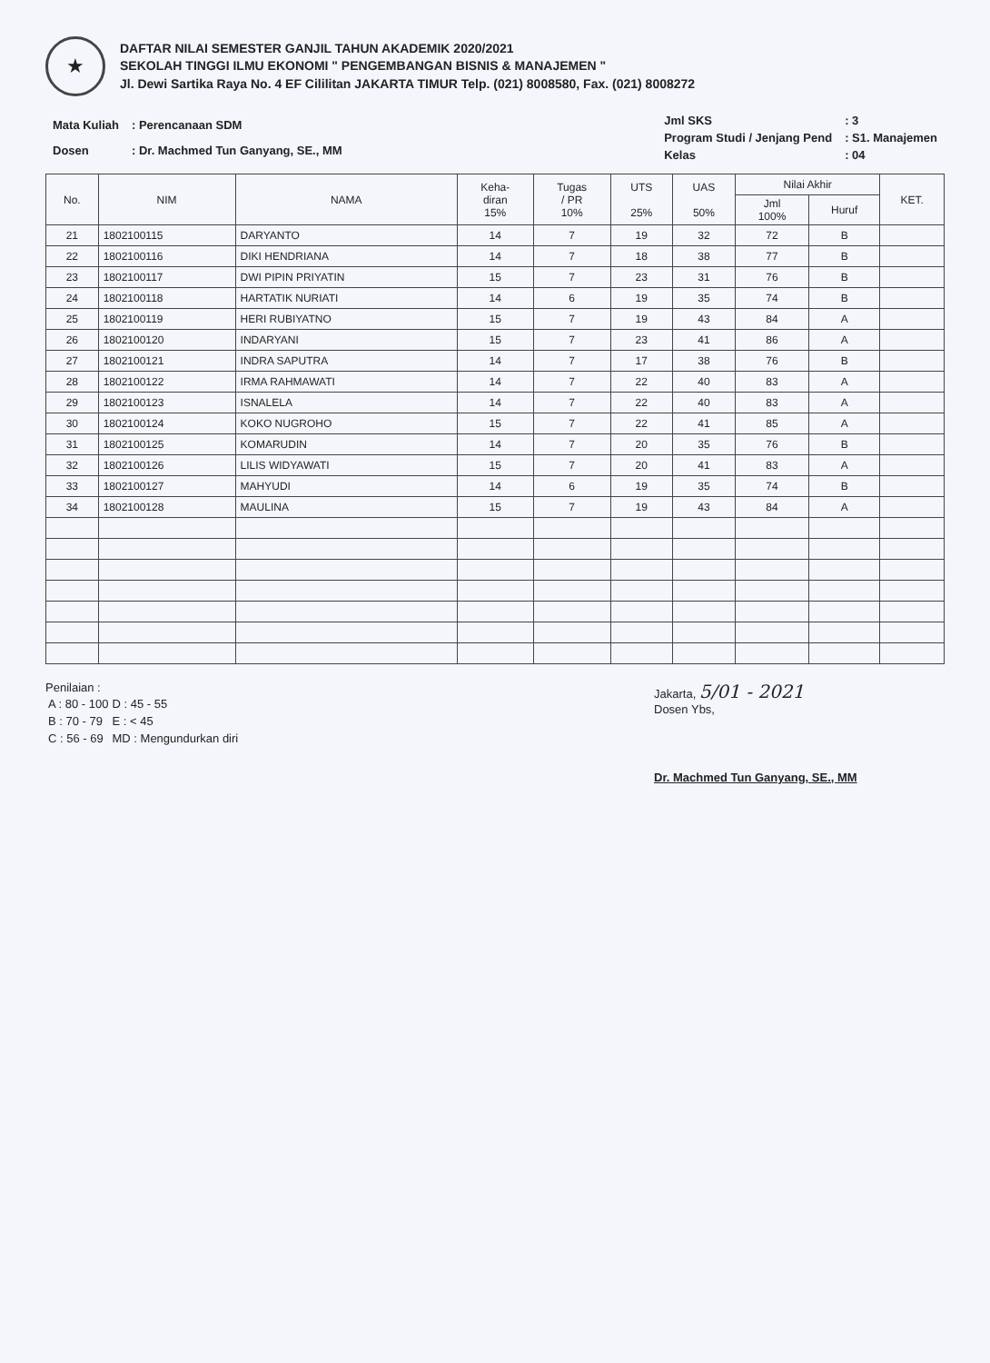★
DAFTAR NILAI SEMESTER GANJIL TAHUN AKADEMIK 2020/2021
SEKOLAH TINGGI ILMU EKONOMI " PENGEMBANGAN BISNIS & MANAJEMEN "
Jl. Dewi Sartika Raya No. 4 EF Cililitan JAKARTA TIMUR Telp. (021) 8008580, Fax. (021) 8008272
| Mata Kuliah | : Perencanaan SDM |
| Dosen | : Dr. Machmed Tun Ganyang, SE., MM |
| Jml SKS | : 3 |
| Program Studi / Jenjang Pend | : S1. Manajemen |
| Kelas | : 04 |
| No. | NIM | NAMA | Keha- diran 15% | Tugas / PR 10% | UTS 25% | UAS 50% | Nilai Akhir | | KET. |
| --- | --- | --- | --- | --- | --- | --- | --- | --- | --- |
| | | | | | | | Jml 100% | Huruf | |
| 21 | 1802100115 | DARYANTO | 14 | 7 | 19 | 32 | 72 | B | |
| 22 | 1802100116 | DIKI HENDRIANA | 14 | 7 | 18 | 38 | 77 | B | |
| 23 | 1802100117 | DWI PIPIN PRIYATIN | 15 | 7 | 23 | 31 | 76 | B | |
| 24 | 1802100118 | HARTATIK NURIATI | 14 | 6 | 19 | 35 | 74 | B | |
| 25 | 1802100119 | HERI RUBIYATNO | 15 | 7 | 19 | 43 | 84 | A | |
| 26 | 1802100120 | INDARYANI | 15 | 7 | 23 | 41 | 86 | A | |
| 27 | 1802100121 | INDRA SAPUTRA | 14 | 7 | 17 | 38 | 76 | B | |
| 28 | 1802100122 | IRMA RAHMAWATI | 14 | 7 | 22 | 40 | 83 | A | |
| 29 | 1802100123 | ISNALELA | 14 | 7 | 22 | 40 | 83 | A | |
| 30 | 1802100124 | KOKO NUGROHO | 15 | 7 | 22 | 41 | 85 | A | |
| 31 | 1802100125 | KOMARUDIN | 14 | 7 | 20 | 35 | 76 | B | |
| 32 | 1802100126 | LILIS WIDYAWATI | 15 | 7 | 20 | 41 | 83 | A | |
| 33 | 1802100127 | MAHYUDI | 14 | 6 | 19 | 35 | 74 | B | |
| 34 | 1802100128 | MAULINA | 15 | 7 | 19 | 43 | 84 | A | |
Penilaian :
| A : 80 - 100 | D : 45 - 55 |
| B : 70 - 79 | E : < 45 |
| C : 56 - 69 | MD : Mengundurkan diri |
Jakarta, 5/01 - 2021
Dosen Ybs,
Dr. Machmed Tun Ganyang, SE., MM